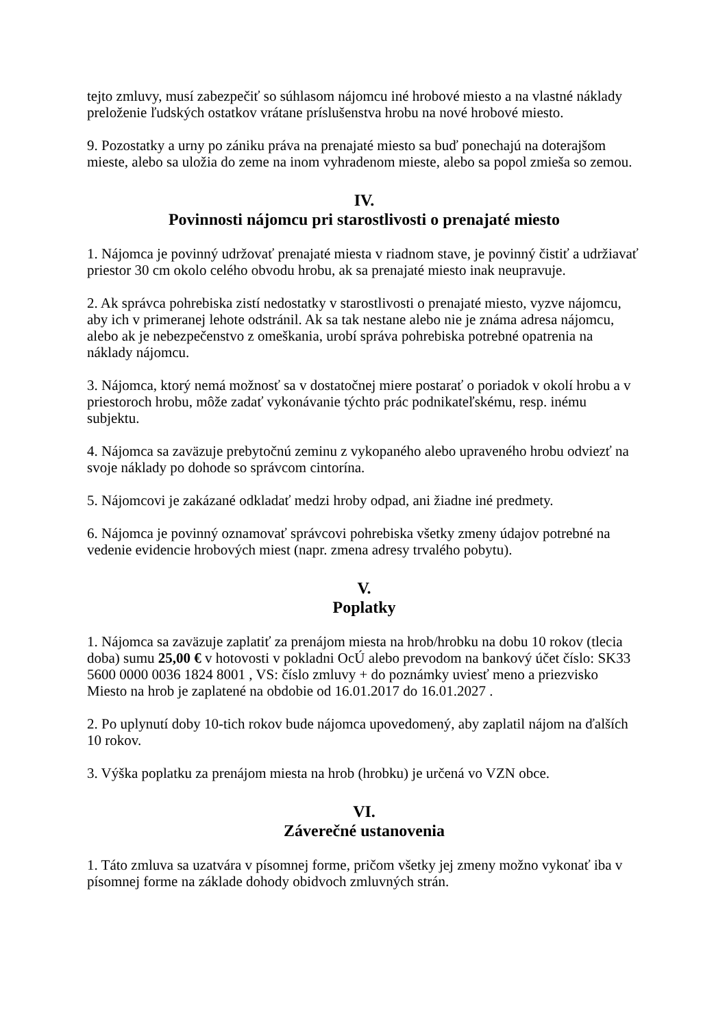tejto zmluvy, musí zabezpečiť so súhlasom nájomcu iné hrobové miesto a na vlastné náklady preloženie ľudských ostatkov vrátane príslušenstva hrobu na nové hrobové miesto.
9. Pozostatky a urny po zániku práva na prenajaté miesto sa buď ponechajú na doterajšom mieste, alebo sa uložia do zeme na inom vyhradenom mieste, alebo sa popol zmieša so zemou.
IV.
Povinnosti nájomcu pri starostlivosti o prenajaté miesto
1. Nájomca je povinný udržovať prenajaté miesta v riadnom stave, je povinný čistiť a udržiavať priestor 30 cm okolo celého obvodu hrobu, ak sa prenajaté miesto inak neupravuje.
2. Ak správca pohrebiska zistí nedostatky v starostlivosti o prenajaté miesto, vyzve nájomcu, aby ich v primeranej lehote odstránil. Ak sa tak nestane alebo nie je známa adresa nájomcu, alebo ak je nebezpečenstvo z omeškania, urobí správa pohrebiska potrebné opatrenia na náklady nájomcu.
3. Nájomca, ktorý nemá možnosť sa v dostatočnej miere postarať o poriadok v okolí hrobu a v priestoroch hrobu, môže zadať vykonávanie týchto prác podnikateľskému, resp. inému subjektu.
4. Nájomca sa zaväzuje prebytočnú zeminu z vykopaného alebo upraveného hrobu odviezť na svoje náklady po dohode so správcom cintorína.
5. Nájomcovi je zakázané odkladať medzi hroby odpad, ani žiadne iné predmety.
6. Nájomca je povinný oznamovať správcovi pohrebiska všetky zmeny údajov potrebné na vedenie evidencie hrobových miest (napr. zmena adresy trvalého pobytu).
V.
Poplatky
1. Nájomca sa zaväzuje zaplatiť za prenájom miesta na hrob/hrobku na dobu 10 rokov (tlecia doba) sumu 25,00 € v hotovosti v pokladni OcÚ alebo prevodom na bankový účet číslo: SK33 5600 0000 0036 1824 8001 , VS: číslo zmluvy + do poznámky uviesť meno a priezvisko Miesto na hrob je zaplatené na obdobie od 16.01.2017 do 16.01.2027 .
2. Po uplynutí doby 10-tich rokov bude nájomca upovedomený, aby zaplatil nájom na ďalších 10 rokov.
3. Výška poplatku za prenájom miesta na hrob (hrobku) je určená vo VZN obce.
VI.
Záverečné ustanovenia
1. Táto zmluva sa uzatvára v písomnej forme, pričom všetky jej zmeny možno vykonať iba v písomnej forme na základe dohody obidvoch zmluvných strán.